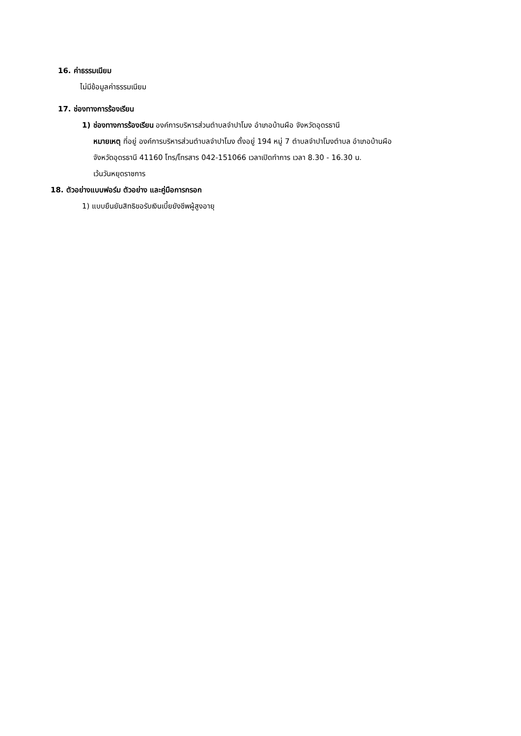16. ค่าธรรมเนียม
ไม่มีข้อมูลค่าธรรมเนียม
17. ช่องทางการร้องเรียน
1) ช่องทางการร้องเรียน องค์การบริหารส่วนตำบลจำปาโมง อำเภอบ้านผือ จังหวัดอุดรธานี
หมายเหตุ ที่อยู่ องค์การบริหารส่วนตำบลจำปาโมง ตั้งอยู่ 194 หมู่ 7 ตำบลจำปาโมงตำบล อำเภอบ้านผือ
จังหวัดอุดรธานี 41160 โทร/โทรสาร 042-151066 เวลาเปิดทำการ เวลา 8.30 - 16.30 น.
เว้นวันหยุดราชการ
18. ตัวอย่างแบบฟอร์ม ตัวอย่าง และคู่มือการกรอก
1) แบบยืนยันสิทธิขอรับเงินเบี้ยยังชีพผู้สูงอายุ